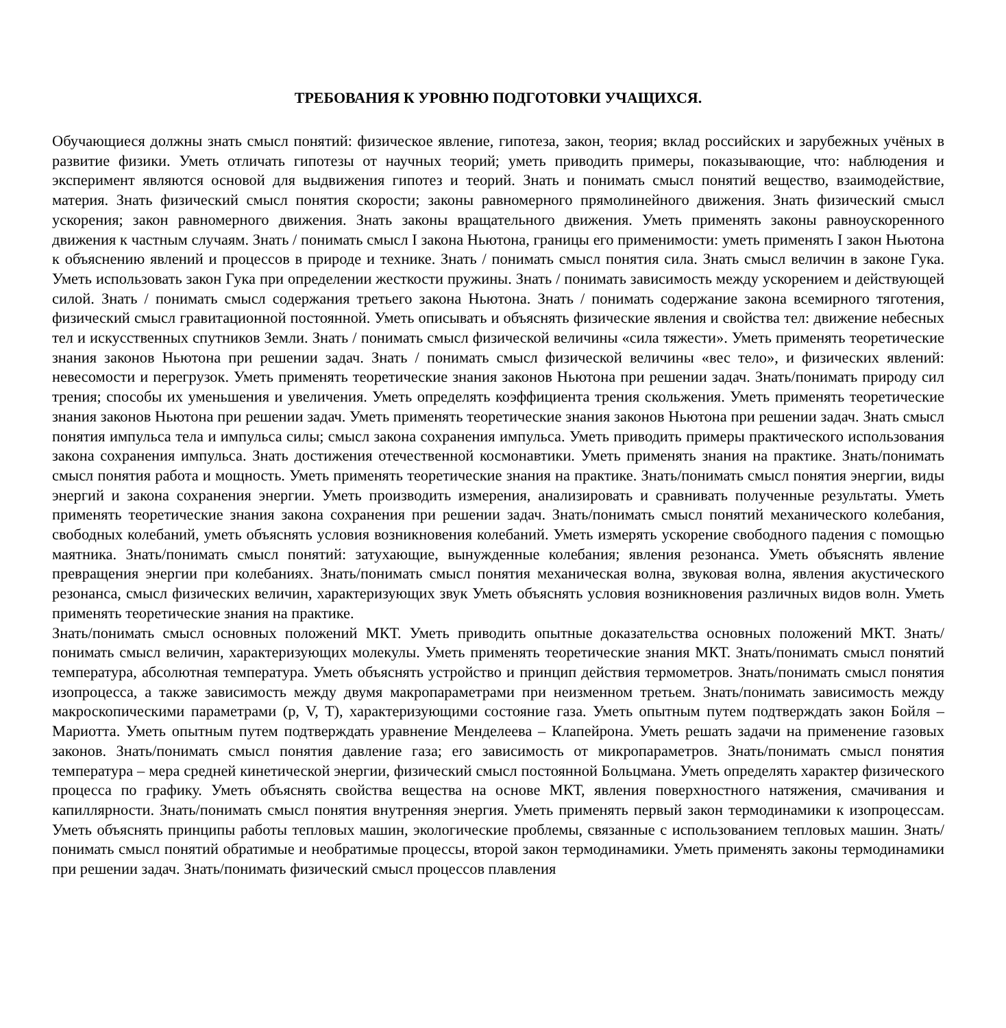ТРЕБОВАНИЯ К УРОВНЮ ПОДГОТОВКИ УЧАЩИХСЯ.
Обучающиеся должны знать смысл понятий: физическое явление, гипотеза, закон, теория; вклад российских и зарубежных учёных в развитие физики. Уметь отличать гипотезы от научных теорий; уметь приводить примеры, показывающие, что: наблюдения и эксперимент являются основой для выдвижения гипотез и теорий. Знать и понимать смысл понятий вещество, взаимодействие, материя. Знать физический смысл понятия скорости; законы равномерного прямолинейного движения. Знать физический смысл ускорения; закон равномерного движения. Знать законы вращательного движения. Уметь применять законы равноускоренного движения к частным случаям. Знать / понимать смысл I закона Ньютона, границы его применимости: уметь применять I закон Ньютона к объяснению явлений и процессов в природе и технике. Знать / понимать смысл понятия сила. Знать смысл величин в законе Гука. Уметь использовать закон Гука при определении жесткости пружины. Знать / понимать зависимость между ускорением и действующей силой. Знать / понимать смысл содержания третьего закона Ньютона. Знать / понимать содержание закона всемирного тяготения, физический смысл гравитационной постоянной. Уметь описывать и объяснять физические явления и свойства тел: движение небесных тел и искусственных спутников Земли. Знать / понимать смысл физической величины «сила тяжести». Уметь применять теоретические знания законов Ньютона при решении задач. Знать / понимать смысл физической величины «вес тело», и физических явлений: невесомости и перегрузок. Уметь применять теоретические знания законов Ньютона при решении задач. Знать/понимать природу сил трения; способы их уменьшения и увеличения. Уметь определять коэффициента трения скольжения. Уметь применять теоретические знания законов Ньютона при решении задач. Уметь применять теоретические знания законов Ньютона при решении задач. Знать смысл понятия импульса тела и импульса силы; смысл закона сохранения импульса. Уметь приводить примеры практического использования закона сохранения импульса. Знать достижения отечественной космонавтики. Уметь применять знания на практике. Знать/понимать смысл понятия работа и мощность. Уметь применять теоретические знания на практике. Знать/понимать смысл понятия энергии, виды энергий и закона сохранения энергии. Уметь производить измерения, анализировать и сравнивать полученные результаты. Уметь применять теоретические знания закона сохранения при решении задач. Знать/понимать смысл понятий механического колебания, свободных колебаний, уметь объяснять условия возникновения колебаний. Уметь измерять ускорение свободного падения с помощью маятника. Знать/понимать смысл понятий: затухающие, вынужденные колебания; явления резонанса. Уметь объяснять явление превращения энергии при колебаниях. Знать/понимать смысл понятия механическая волна, звуковая волна, явления акустического резонанса, смысл физических величин, характеризующих звук Уметь объяснять условия возникновения различных видов волн. Уметь применять теоретические знания на практике.
Знать/понимать смысл основных положений МКТ. Уметь приводить опытные доказательства основных положений МКТ. Знать/понимать смысл величин, характеризующих молекулы. Уметь применять теоретические знания МКТ. Знать/понимать смысл понятий температура, абсолютная температура. Уметь объяснять устройство и принцип действия термометров. Знать/понимать смысл понятия изопроцесса, а также зависимость между двумя макропараметрами при неизменном третьем. Знать/понимать зависимость между макроскопическими параметрами (p, V, T), характеризующими состояние газа. Уметь опытным путем подтверждать закон Бойля – Мариотта. Уметь опытным путем подтверждать уравнение Менделеева – Клапейрона. Уметь решать задачи на применение газовых законов. Знать/понимать смысл понятия давление газа; его зависимость от микропараметров. Знать/понимать смысл понятия температура – мера средней кинетической энергии, физический смысл постоянной Больцмана. Уметь определять характер физического процесса по графику. Уметь объяснять свойства вещества на основе МКТ, явления поверхностного натяжения, смачивания и капиллярности. Знать/понимать смысл понятия внутренняя энергия. Уметь применять первый закон термодинамики к изопроцессам. Уметь объяснять принципы работы тепловых машин, экологические проблемы, связанные с использованием тепловых машин. Знать/понимать смысл понятий обратимые и необратимые процессы, второй закон термодинамики. Уметь применять законы термодинамики при решении задач. Знать/понимать физический смысл процессов плавления